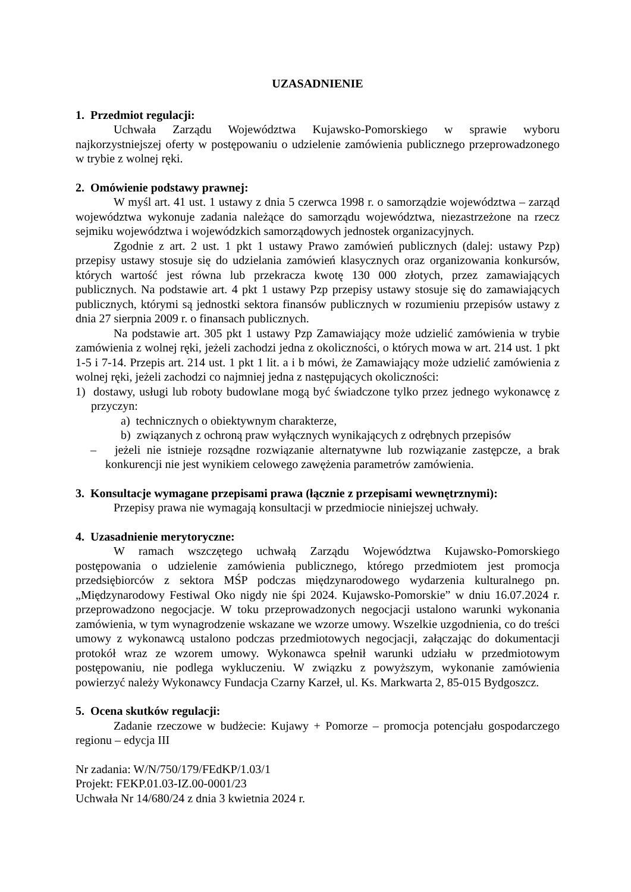UZASADNIENIE
1. Przedmiot regulacji:
Uchwała Zarządu Województwa Kujawsko-Pomorskiego w sprawie wyboru najkorzystniejszej oferty w postępowaniu o udzielenie zamówienia publicznego przeprowadzonego w trybie z wolnej ręki.
2. Omówienie podstawy prawnej:
W myśl art. 41 ust. 1 ustawy z dnia 5 czerwca 1998 r. o samorządzie województwa – zarząd województwa wykonuje zadania należące do samorządu województwa, niezastrzeżone na rzecz sejmiku województwa i wojewódzkich samorządowych jednostek organizacyjnych.
Zgodnie z art. 2 ust. 1 pkt 1 ustawy Prawo zamówień publicznych (dalej: ustawy Pzp) przepisy ustawy stosuje się do udzielania zamówień klasycznych oraz organizowania konkursów, których wartość jest równa lub przekracza kwotę 130 000 złotych, przez zamawiających publicznych. Na podstawie art. 4 pkt 1 ustawy Pzp przepisy ustawy stosuje się do zamawiających publicznych, którymi są jednostki sektora finansów publicznych w rozumieniu przepisów ustawy z dnia 27 sierpnia 2009 r. o finansach publicznych.
Na podstawie art. 305 pkt 1 ustawy Pzp Zamawiający może udzielić zamówienia w trybie zamówienia z wolnej ręki, jeżeli zachodzi jedna z okoliczności, o których mowa w art. 214 ust. 1 pkt 1-5 i 7-14. Przepis art. 214 ust. 1 pkt 1 lit. a i b mówi, że Zamawiający może udzielić zamówienia z wolnej ręki, jeżeli zachodzi co najmniej jedna z następujących okoliczności:
1) dostawy, usługi lub roboty budowlane mogą być świadczone tylko przez jednego wykonawcę z przyczyn:
a) technicznych o obiektywnym charakterze,
b) związanych z ochroną praw wyłącznych wynikających z odrębnych przepisów
– jeżeli nie istnieje rozsądne rozwiązanie alternatywne lub rozwiązanie zastępcze, a brak konkurencji nie jest wynikiem celowego zawężenia parametrów zamówienia.
3. Konsultacje wymagane przepisami prawa (łącznie z przepisami wewnętrznymi):
Przepisy prawa nie wymagają konsultacji w przedmiocie niniejszej uchwały.
4. Uzasadnienie merytoryczne:
W ramach wszczętego uchwałą Zarządu Województwa Kujawsko-Pomorskiego postępowania o udzielenie zamówienia publicznego, którego przedmiotem jest promocja przedsiębiorców z sektora MŚP podczas międzynarodowego wydarzenia kulturalnego pn. „Międzynarodowy Festiwal Oko nigdy nie śpi 2024. Kujawsko-Pomorskie” w dniu 16.07.2024 r. przeprowadzono negocjacje. W toku przeprowadzonych negocjacji ustalono warunki wykonania zamówienia, w tym wynagrodzenie wskazane we wzorze umowy. Wszelkie uzgodnienia, co do treści umowy z wykonawcą ustalono podczas przedmiotowych negocjacji, załączając do dokumentacji protokół wraz ze wzorem umowy. Wykonawca spełnił warunki udziału w przedmiotowym postępowaniu, nie podlega wykluczeniu. W związku z powyższym, wykonanie zamówienia powierzyć należy Wykonawcy Fundacja Czarny Karzeł, ul. Ks. Markwarta 2, 85-015 Bydgoszcz.
5. Ocena skutków regulacji:
Zadanie rzeczowe w budżecie: Kujawy + Pomorze – promocja potencjału gospodarczego regionu – edycja III
Nr zadania: W/N/750/179/FEdKP/1.03/1
Projekt: FEKP.01.03-IZ.00-0001/23
Uchwała Nr 14/680/24 z dnia 3 kwietnia 2024 r.